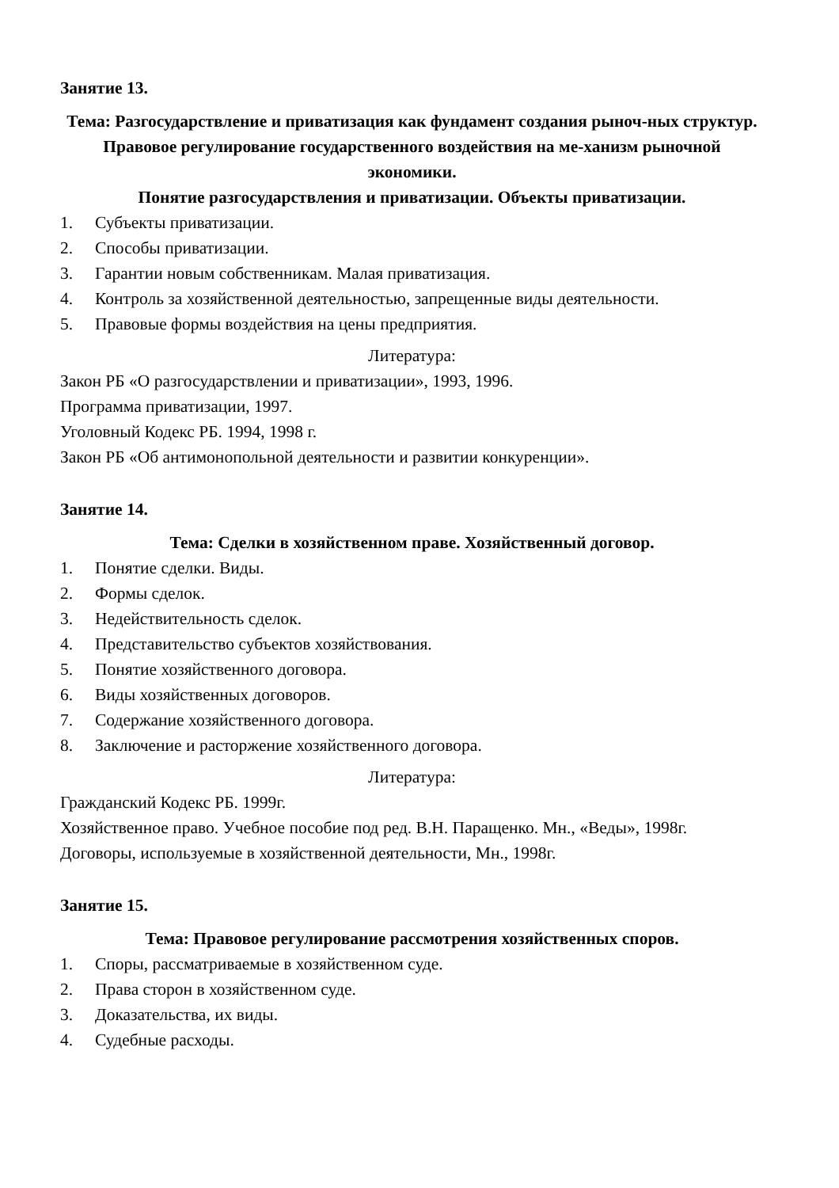Занятие 13.
Тема: Разгосударствление и приватизация как фундамент создания рыноч-ных структур. Правовое регулирование государственного воздействия на ме-ханизм рыночной экономики.
Понятие разгосударствления и приватизации. Объекты приватизации.
1. Субъекты приватизации.
2. Способы приватизации.
3. Гарантии новым собственникам. Малая приватизация.
4. Контроль за хозяйственной деятельностью, запрещенные виды деятельности.
5. Правовые формы воздействия на цены предприятия.
Литература:
Закон РБ «О разгосударствлении и приватизации», 1993, 1996.
Программа приватизации, 1997.
Уголовный Кодекс РБ. 1994, 1998 г.
Закон РБ «Об антимонопольной деятельности и развитии конкуренции».
Занятие 14.
Тема: Сделки в хозяйственном праве. Хозяйственный договор.
1. Понятие сделки. Виды.
2. Формы сделок.
3. Недействительность сделок.
4. Представительство субъектов хозяйствования.
5. Понятие хозяйственного договора.
6. Виды хозяйственных договоров.
7. Содержание хозяйственного договора.
8. Заключение и расторжение хозяйственного договора.
Литература:
Гражданский Кодекс РБ. 1999г.
Хозяйственное право. Учебное пособие под ред. В.Н. Паращенко. Мн., «Веды», 1998г.
Договоры, используемые в хозяйственной деятельности, Мн., 1998г.
Занятие 15.
Тема: Правовое регулирование рассмотрения хозяйственных споров.
1. Споры, рассматриваемые в хозяйственном суде.
2. Права сторон в хозяйственном суде.
3. Доказательства, их виды.
4. Судебные расходы.